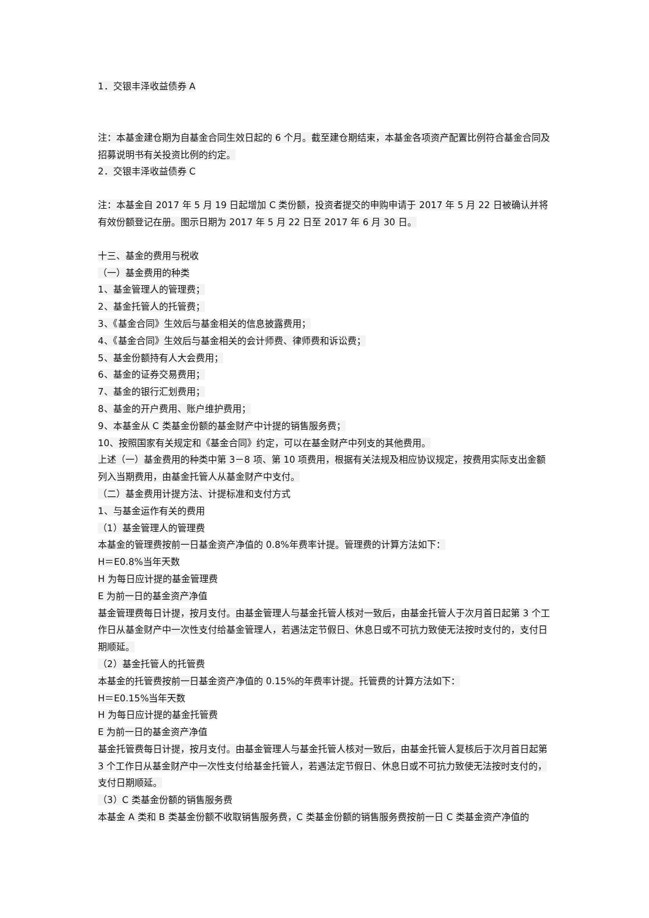1．交银丰泽收益债券 A
注：本基金建仓期为自基金合同生效日起的 6 个月。截至建仓期结束，本基金各项资产配置比例符合基金合同及招募说明书有关投资比例的约定。
2．交银丰泽收益债券 C
注：本基金自 2017 年 5 月 19 日起增加 C 类份额，投资者提交的申购申请于 2017 年 5 月 22 日被确认并将有效份额登记在册。图示日期为 2017 年 5 月 22 日至 2017 年 6 月 30 日。
十三、基金的费用与税收
（一）基金费用的种类
1、基金管理人的管理费；
2、基金托管人的托管费；
3、《基金合同》生效后与基金相关的信息披露费用；
4、《基金合同》生效后与基金相关的会计师费、律师费和诉讼费；
5、基金份额持有人大会费用；
6、基金的证券交易费用；
7、基金的银行汇划费用；
8、基金的开户费用、账户维护费用；
9、本基金从 C 类基金份额的基金财产中计提的销售服务费；
10、按照国家有关规定和《基金合同》约定，可以在基金财产中列支的其他费用。
上述（一）基金费用的种类中第 3－8 项、第 10 项费用，根据有关法规及相应协议规定，按费用实际支出金额列入当期费用，由基金托管人从基金财产中支付。
（二）基金费用计提方法、计提标准和支付方式
1、与基金运作有关的费用
（1）基金管理人的管理费
本基金的管理费按前一日基金资产净值的 0.8%年费率计提。管理费的计算方法如下：
H＝E0.8%当年天数
H 为每日应计提的基金管理费
E 为前一日的基金资产净值
基金管理费每日计提，按月支付。由基金管理人与基金托管人核对一致后，由基金托管人于次月首日起第 3 个工作日从基金财产中一次性支付给基金管理人，若遇法定节假日、休息日或不可抗力致使无法按时支付的，支付日期顺延。
（2）基金托管人的托管费
本基金的托管费按前一日基金资产净值的 0.15%的年费率计提。托管费的计算方法如下：
H＝E0.15%当年天数
H 为每日应计提的基金托管费
E 为前一日的基金资产净值
基金托管费每日计提，按月支付。由基金管理人与基金托管人核对一致后，由基金托管人复核后于次月首日起第 3 个工作日从基金财产中一次性支付给基金托管人，若遇法定节假日、休息日或不可抗力致使无法按时支付的，支付日期顺延。
（3）C 类基金份额的销售服务费
本基金 A 类和 B 类基金份额不收取销售服务费，C 类基金份额的销售服务费按前一日 C 类基金资产净值的